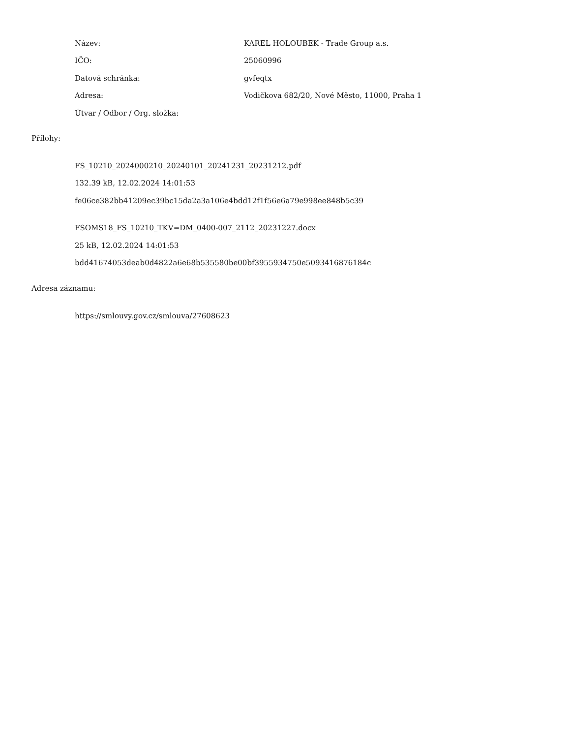| Název: | KAREL HOLOUBEK - Trade Group a.s. |
| IČO: | 25060996 |
| Datová schránka: | gvfeqtx |
| Adresa: | Vodičkova 682/20, Nové Město, 11000, Praha 1 |
| Útvar / Odbor / Org. složka: | |
Přílohy:
FS_10210_2024000210_20240101_20241231_20231212.pdf
132.39 kB, 12.02.2024 14:01:53
fe06ce382bb41209ec39bc15da2a3a106e4bdd12f1f56e6a79e998ee848b5c39
FSOMS18_FS_10210_TKV=DM_0400-007_2112_20231227.docx
25 kB, 12.02.2024 14:01:53
bdd41674053deab0d4822a6e68b535580be00bf3955934750e5093416876184c
Adresa záznamu:
https://smlouvy.gov.cz/smlouva/27608623